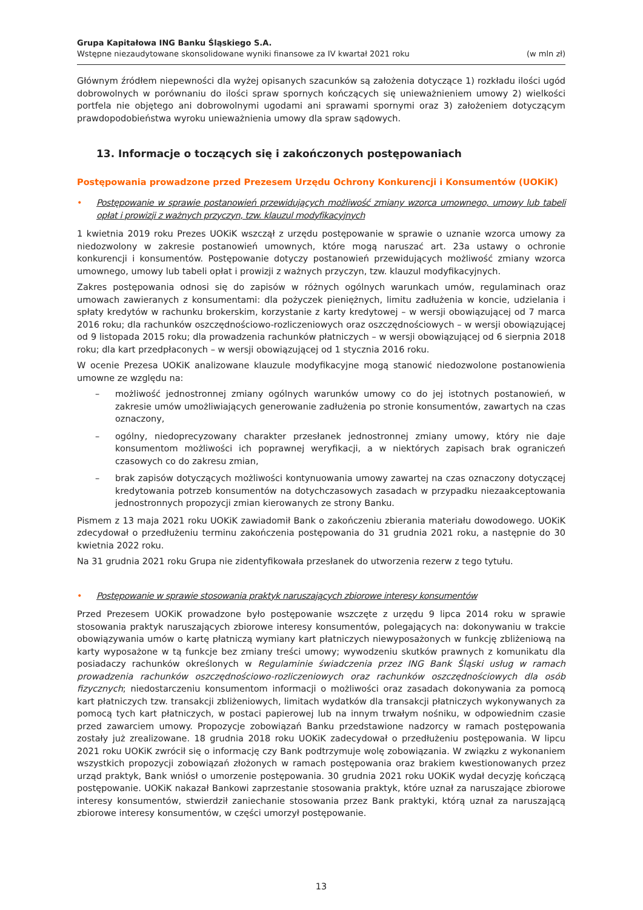Grupa Kapitałowa ING Banku Śląskiego S.A.
Wstępne niezaudytowane skonsolidowane wyniki finansowe za IV kwartał 2021 roku (w mln zł)
Głównym źródłem niepewności dla wyżej opisanych szacunków są założenia dotyczące 1) rozkładu ilości ugód dobrowolnych w porównaniu do ilości spraw spornych kończących się unieważnieniem umowy 2) wielkości portfela nie objętego ani dobrowolnymi ugodami ani sprawami spornymi oraz 3) założeniem dotyczącym prawdopodobieństwa wyroku unieważnienia umowy dla spraw sądowych.
13. Informacje o toczących się i zakończonych postępowaniach
Postępowania prowadzone przed Prezesem Urzędu Ochrony Konkurencji i Konsumentów (UOKiK)
• Postępowanie w sprawie postanowień przewidujących możliwość zmiany wzorca umownego, umowy lub tabeli opłat i prowizji z ważnych przyczyn, tzw. klauzul modyfikacyjnych
1 kwietnia 2019 roku Prezes UOKiK wszczął z urzędu postępowanie w sprawie o uznanie wzorca umowy za niedozwolony w zakresie postanowień umownych, które mogą naruszać art. 23a ustawy o ochronie konkurencji i konsumentów. Postępowanie dotyczy postanowień przewidujących możliwość zmiany wzorca umownego, umowy lub tabeli opłat i prowizji z ważnych przyczyn, tzw. klauzul modyfikacyjnych.
Zakres postępowania odnosi się do zapisów w różnych ogólnych warunkach umów, regulaminach oraz umowach zawieranych z konsumentami: dla pożyczek pieniężnych, limitu zadłużenia w koncie, udzielania i spłaty kredytów w rachunku brokerskim, korzystanie z karty kredytowej – w wersji obowiązującej od 7 marca 2016 roku; dla rachunków oszczędnościowo-rozliczeniowych oraz oszczędnościowych – w wersji obowiązującej od 9 listopada 2015 roku; dla prowadzenia rachunków płatniczych – w wersji obowiązującej od 6 sierpnia 2018 roku; dla kart przedpłaconych – w wersji obowiązującej od 1 stycznia 2016 roku.
W ocenie Prezesa UOKiK analizowane klauzule modyfikacyjne mogą stanowić niedozwolone postanowienia umowne ze względu na:
– możliwość jednostronnej zmiany ogólnych warunków umowy co do jej istotnych postanowień, w zakresie umów umożliwiających generowanie zadłużenia po stronie konsumentów, zawartych na czas oznaczony,
– ogólny, niedoprecyzowany charakter przesłanek jednostronnej zmiany umowy, który nie daje konsumentom możliwości ich poprawnej weryfikacji, a w niektórych zapisach brak ograniczeń czasowych co do zakresu zmian,
– brak zapisów dotyczących możliwości kontynuowania umowy zawartej na czas oznaczony dotyczącej kredytowania potrzeb konsumentów na dotychczasowych zasadach w przypadku niezaakceptowania jednostronnych propozycji zmian kierowanych ze strony Banku.
Pismem z 13 maja 2021 roku UOKiK zawiadomił Bank o zakończeniu zbierania materiału dowodowego. UOKiK zdecydował o przedłużeniu terminu zakończenia postępowania do 31 grudnia 2021 roku, a następnie do 30 kwietnia 2022 roku.
Na 31 grudnia 2021 roku Grupa nie zidentyfikowała przesłanek do utworzenia rezerw z tego tytułu.
• Postępowanie w sprawie stosowania praktyk naruszających zbiorowe interesy konsumentów
Przed Prezesem UOKiK prowadzone było postępowanie wszczęte z urzędu 9 lipca 2014 roku w sprawie stosowania praktyk naruszających zbiorowe interesy konsumentów, polegających na: dokonywaniu w trakcie obowiązywania umów o kartę płatniczą wymiany kart płatniczych niewyposażonych w funkcję zbliżeniową na karty wyposażone w tą funkcje bez zmiany treści umowy; wywodzeniu skutków prawnych z komunikatu dla posiadaczy rachunków określonych w Regulaminie świadczenia przez ING Bank Śląski usług w ramach prowadzenia rachunków oszczędnościowo-rozliczeniowych oraz rachunków oszczędnościowych dla osób fizycznych; niedostarczeniu konsumentom informacji o możliwości oraz zasadach dokonywania za pomocą kart płatniczych tzw. transakcji zbliżeniowych, limitach wydatków dla transakcji płatniczych wykonywanych za pomocą tych kart płatniczych, w postaci papierowej lub na innym trwałym nośniku, w odpowiednim czasie przed zawarciem umowy. Propozycje zobowiązań Banku przedstawione nadzorcy w ramach postępowania zostały już zrealizowane. 18 grudnia 2018 roku UOKiK zadecydował o przedłużeniu postępowania. W lipcu 2021 roku UOKiK zwrócił się o informację czy Bank podtrzymuje wolę zobowiązania. W związku z wykonaniem wszystkich propozycji zobowiązań złożonych w ramach postępowania oraz brakiem kwestionowanych przez urząd praktyk, Bank wniósł o umorzenie postępowania. 30 grudnia 2021 roku UOKiK wydał decyzję kończącą postępowanie. UOKiK nakazał Bankowi zaprzestanie stosowania praktyk, które uznał za naruszające zbiorowe interesy konsumentów, stwierdził zaniechanie stosowania przez Bank praktyki, którą uznał za naruszającą zbiorowe interesy konsumentów, w części umorzył postępowanie.
13